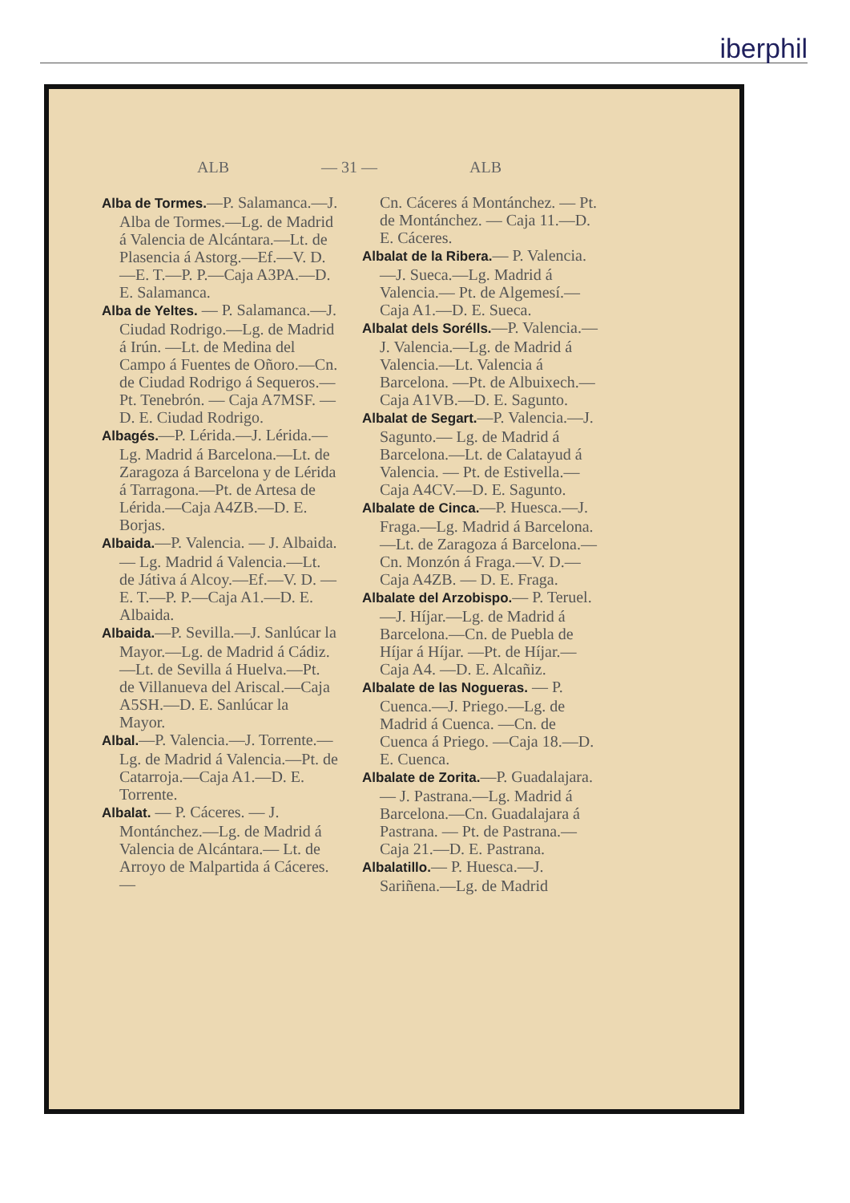iberphil
ALB — 31 — ALB
Alba de Tormes.—P. Salamanca.—J. Alba de Tormes.—Lg. de Madrid á Valencia de Alcántara.—Lt. de Plasencia á Astorg.—Ef.—V. D.—E. T.—P. P.—Caja A3PA.—D. E. Salamanca.
Alba de Yeltes. — P. Salamanca.—J. Ciudad Rodrigo.—Lg. de Madrid á Irún. —Lt. de Medina del Campo á Fuentes de Oñoro.—Cn. de Ciudad Rodrigo á Sequeros.— Pt. Tenebrón. — Caja A7MSF. — D. E. Ciudad Rodrigo.
Albagés.—P. Lérida.—J. Lérida.—Lg. Madrid á Barcelona.—Lt. de Zaragoza á Barcelona y de Lérida á Tarragona.—Pt. de Artesa de Lérida.—Caja A4ZB.—D. E. Borjas.
Albaida.—P. Valencia. — J. Albaida. — Lg. Madrid á Valencia.—Lt. de Játiva á Alcoy.—Ef.—V. D. — E. T.—P. P.—Caja A1.—D. E. Albaida.
Albaida.—P. Sevilla.—J. Sanlúcar la Mayor.—Lg. de Madrid á Cádiz.—Lt. de Sevilla á Huelva.—Pt. de Villanueva del Ariscal.—Caja A5SH.—D. E. Sanlúcar la Mayor.
Albal.—P. Valencia.—J. Torrente.—Lg. de Madrid á Valencia.—Pt. de Catarroja.—Caja A1.—D. E. Torrente.
Albalat. — P. Cáceres. — J. Montánchez.—Lg. de Madrid á Valencia de Alcántara.— Lt. de Arroyo de Malpartida á Cáceres. —
Cn. Cáceres á Montánchez. — Pt. de Montánchez. — Caja 11.—D. E. Cáceres.
Albalat de la Ribera.— P. Valencia.—J. Sueca.—Lg. Madrid á Valencia.— Pt. de Algemesí.—Caja A1.—D. E. Sueca.
Albalat dels Sorélls.—P. Valencia.—J. Valencia.—Lg. de Madrid á Valencia.—Lt. Valencia á Barcelona. —Pt. de Albuixech.—Caja A1VB.—D. E. Sagunto.
Albalat de Segart.—P. Valencia.—J. Sagunto.— Lg. de Madrid á Barcelona.—Lt. de Calatayud á Valencia. — Pt. de Estivella.—Caja A4CV.—D. E. Sagunto.
Albalate de Cinca.—P. Huesca.—J. Fraga.—Lg. Madrid á Barcelona.—Lt. de Zaragoza á Barcelona.—Cn. Monzón á Fraga.—V. D.—Caja A4ZB. — D. E. Fraga.
Albalate del Arzobispo.— P. Teruel.—J. Híjar.—Lg. de Madrid á Barcelona.—Cn. de Puebla de Híjar á Híjar. —Pt. de Híjar.—Caja A4. —D. E. Alcañiz.
Albalate de las Nogueras. — P. Cuenca.—J. Priego.—Lg. de Madrid á Cuenca. —Cn. de Cuenca á Priego. —Caja 18.—D. E. Cuenca.
Albalate de Zorita.—P. Guadalajara.— J. Pastrana.—Lg. Madrid á Barcelona.—Cn. Guadalajara á Pastrana. — Pt. de Pastrana.—Caja 21.—D. E. Pastrana.
Albalatillo.— P. Huesca.—J. Sariñena.—Lg. de Madrid